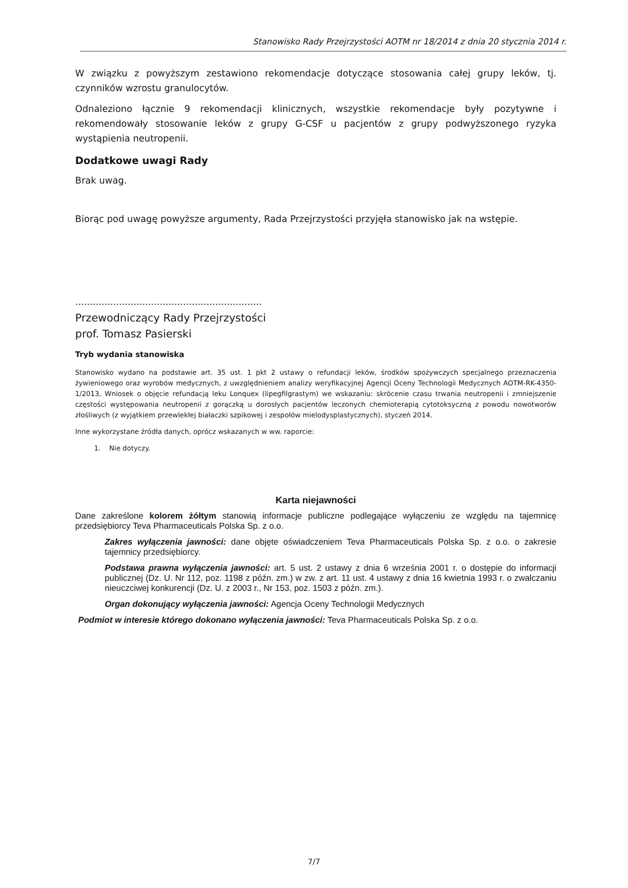Stanowisko Rady Przejrzystości AOTM nr 18/2014 z dnia 20 stycznia 2014 r.
W związku z powyższym zestawiono rekomendacje dotyczące stosowania całej grupy leków, tj. czynników wzrostu granulocytów.
Odnaleziono łącznie 9 rekomendacji klinicznych, wszystkie rekomendacje były pozytywne i rekomendowały stosowanie leków z grupy G-CSF u pacjentów z grupy podwyższonego ryzyka wystąpienia neutropenii.
Dodatkowe uwagi Rady
Brak uwag.
Biorąc pod uwagę powyższe argumenty, Rada Przejrzystości przyjęła stanowisko jak na wstępie.
................................................................
Przewodniczący Rady Przejrzystości
prof. Tomasz Pasierski
Tryb wydania stanowiska
Stanowisko wydano na podstawie art. 35 ust. 1 pkt 2 ustawy o refundacji leków, środków spożywczych specjalnego przeznaczenia żywieniowego oraz wyrobów medycznych, z uwzględnieniem analizy weryfikacyjnej Agencji Oceny Technologii Medycznych AOTM-RK-4350-1/2013, Wniosek o objęcie refundacją leku Lonquex (lipegfilgrastym) we wskazaniu: skrócenie czasu trwania neutropenii i zmniejszenie częstości występowania neutropenii z gorączką u dorosłych pacjentów leczonych chemioterapią cytotoksyczną z powodu nowotworów złośliwych (z wyjątkiem przewlekłej białaczki szpikowej i zespołów mielodysplastycznych), styczeń 2014.
Inne wykorzystane źródła danych, oprócz wskazanych w ww. raporcie:
1. Nie dotyczy.
Karta niejawności
Dane zakreślone kolorem żółtym stanowią informacje publiczne podlegające wyłączeniu ze względu na tajemnicę przedsiębiorcy Teva Pharmaceuticals Polska Sp. z o.o.
Zakres wyłączenia jawności: dane objęte oświadczeniem Teva Pharmaceuticals Polska Sp. z o.o. o zakresie tajemnicy przedsiębiorcy.
Podstawa prawna wyłączenia jawności: art. 5 ust. 2 ustawy z dnia 6 września 2001 r. o dostępie do informacji publicznej (Dz. U. Nr 112, poz. 1198 z późn. zm.) w zw. z art. 11 ust. 4 ustawy z dnia 16 kwietnia 1993 r. o zwalczaniu nieuczciwej konkurencji (Dz. U. z 2003 r., Nr 153, poz. 1503 z późn. zm.).
Organ dokonujący wyłączenia jawności: Agencja Oceny Technologii Medycznych
Podmiot w interesie którego dokonano wyłączenia jawności: Teva Pharmaceuticals Polska Sp. z o.o.
7/7